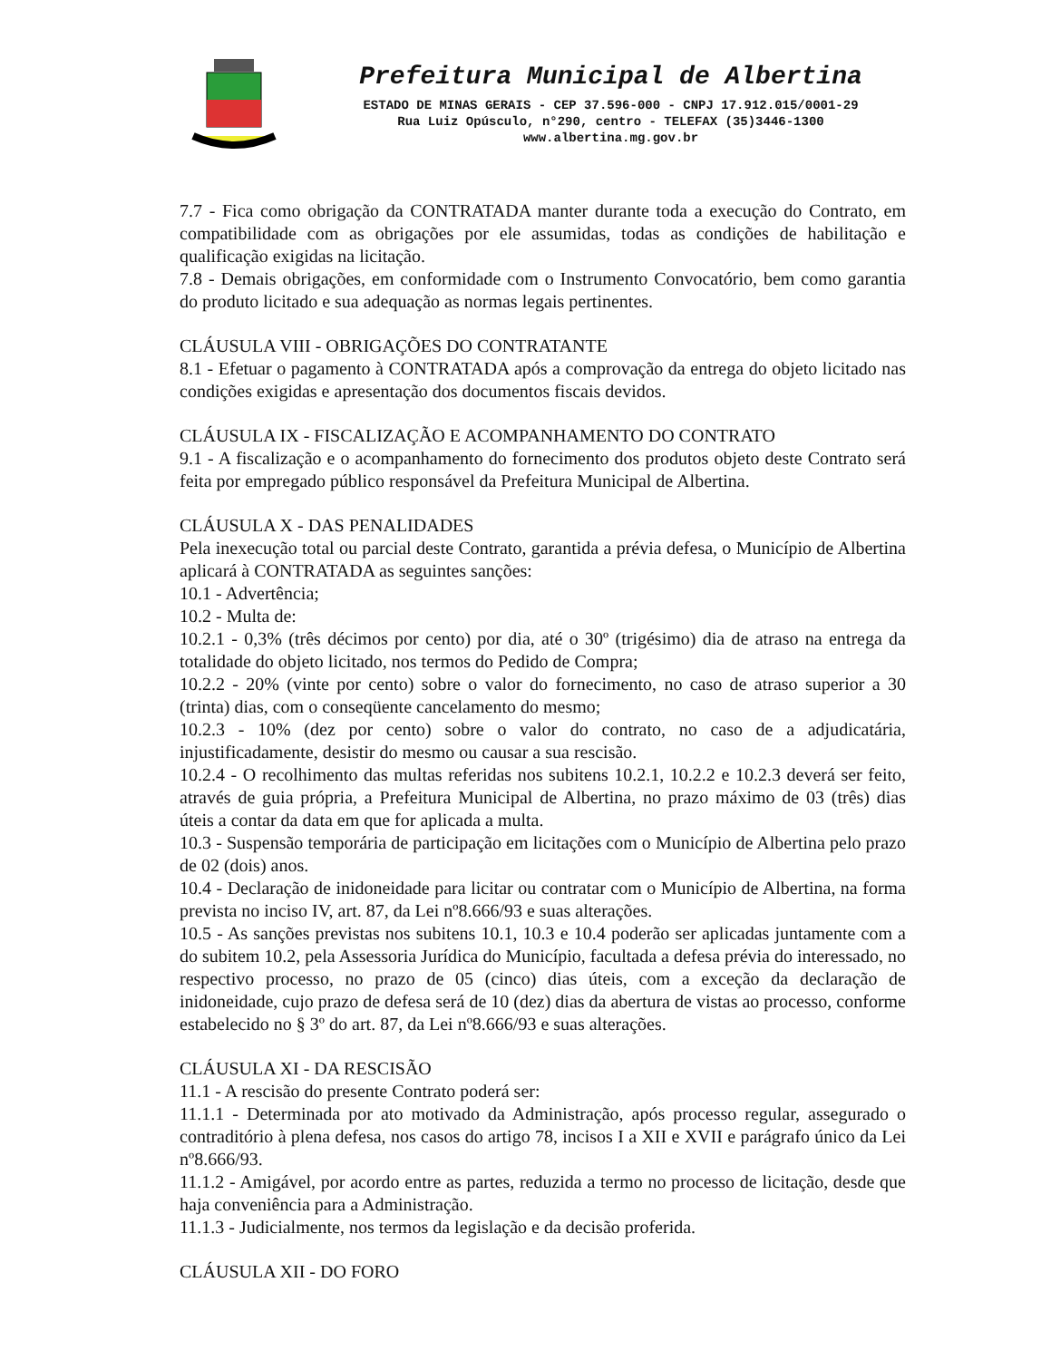Prefeitura Municipal de Albertina
ESTADO DE MINAS GERAIS - CEP 37.596-000 - CNPJ 17.912.015/0001-29
Rua Luiz Opúsculo, n°290, centro - TELEFAX (35)3446-1300
www.albertina.mg.gov.br
7.7 - Fica como obrigação da CONTRATADA manter durante toda a execução do Contrato, em compatibilidade com as obrigações por ele assumidas, todas as condições de habilitação e qualificação exigidas na licitação.
7.8 - Demais obrigações, em conformidade com o Instrumento Convocatório, bem como garantia do produto licitado e sua adequação as normas legais pertinentes.
CLÁUSULA VIII - OBRIGAÇÕES DO CONTRATANTE
8.1 - Efetuar o pagamento à CONTRATADA após a comprovação da entrega do objeto licitado nas condições exigidas e apresentação dos documentos fiscais devidos.
CLÁUSULA IX - FISCALIZAÇÃO E ACOMPANHAMENTO DO CONTRATO
9.1 - A fiscalização e o acompanhamento do fornecimento dos produtos objeto deste Contrato será feita por empregado público responsável da Prefeitura Municipal de Albertina.
CLÁUSULA X - DAS PENALIDADES
Pela inexecução total ou parcial deste Contrato, garantida a prévia defesa, o Município de Albertina aplicará à CONTRATADA as seguintes sanções:
10.1 - Advertência;
10.2 - Multa de:
10.2.1 - 0,3% (três décimos por cento) por dia, até o 30º (trigésimo) dia de atraso na entrega da totalidade do objeto licitado, nos termos do Pedido de Compra;
10.2.2 - 20% (vinte por cento) sobre o valor do fornecimento, no caso de atraso superior a 30 (trinta) dias, com o conseqüente cancelamento do mesmo;
10.2.3 - 10% (dez por cento) sobre o valor do contrato, no caso de a adjudicatária, injustificadamente, desistir do mesmo ou causar a sua rescisão.
10.2.4 - O recolhimento das multas referidas nos subitens 10.2.1, 10.2.2 e 10.2.3 deverá ser feito, através de guia própria, a Prefeitura Municipal de Albertina, no prazo máximo de 03 (três) dias úteis a contar da data em que for aplicada a multa.
10.3 - Suspensão temporária de participação em licitações com o Município de Albertina pelo prazo de 02 (dois) anos.
10.4 - Declaração de inidoneidade para licitar ou contratar com o Município de Albertina, na forma prevista no inciso IV, art. 87, da Lei nº8.666/93 e suas alterações.
10.5 - As sanções previstas nos subitens 10.1, 10.3 e 10.4 poderão ser aplicadas juntamente com a do subitem 10.2, pela Assessoria Jurídica do Município, facultada a defesa prévia do interessado, no respectivo processo, no prazo de 05 (cinco) dias úteis, com a exceção da declaração de inidoneidade, cujo prazo de defesa será de 10 (dez) dias da abertura de vistas ao processo, conforme estabelecido no § 3º do art. 87, da Lei nº8.666/93 e suas alterações.
CLÁUSULA XI - DA RESCISÃO
11.1 - A rescisão do presente Contrato poderá ser:
11.1.1 - Determinada por ato motivado da Administração, após processo regular, assegurado o contraditório à plena defesa, nos casos do artigo 78, incisos I a XII e XVII e parágrafo único da Lei nº8.666/93.
11.1.2 - Amigável, por acordo entre as partes, reduzida a termo no processo de licitação, desde que haja conveniência para a Administração.
11.1.3 - Judicialmente, nos termos da legislação e da decisão proferida.
CLÁUSULA XII - DO FORO